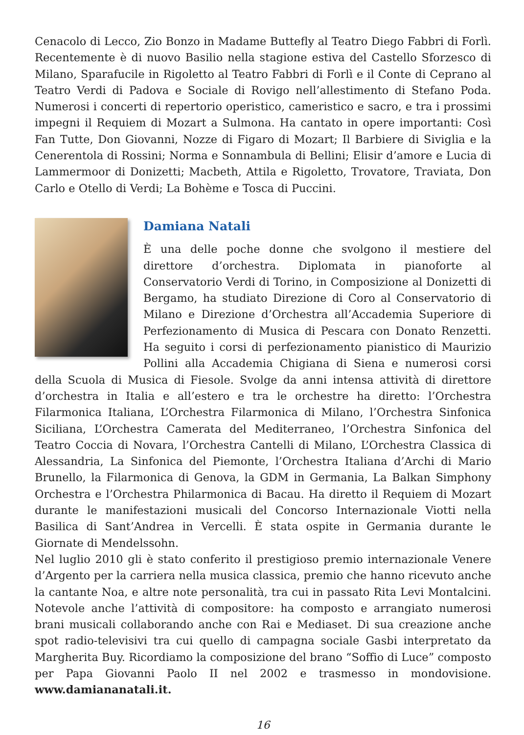Cenacolo di Lecco, Zio Bonzo in Madame Buttefly al Teatro Diego Fabbri di Forlì. Recentemente è di nuovo Basilio nella stagione estiva del Castello Sforzesco di Milano, Sparafucile in Rigoletto al Teatro Fabbri di Forlì e il Conte di Ceprano al Teatro Verdi di Padova e Sociale di Rovigo nell’allestimento di Stefano Poda. Numerosi i concerti di repertorio operistico, cameristico e sacro, e tra i prossimi impegni il Requiem di Mozart a Sulmona. Ha cantato in opere importanti: Così Fan Tutte, Don Giovanni, Nozze di Figaro di Mozart; Il Barbiere di Siviglia e la Cenerentola di Rossini; Norma e Sonnambula di Bellini; Elisir d’amore e Lucia di Lammermoor di Donizetti; Macbeth, Attila e Rigoletto, Trovatore, Traviata, Don Carlo e Otello di Verdi; La Bohème e Tosca di Puccini.
Damiana Natali
È una delle poche donne che svolgono il mestiere del direttore d’orchestra. Diplomata in pianoforte al Conservatorio Verdi di Torino, in Composizione al Donizetti di Bergamo, ha studiato Direzione di Coro al Conservatorio di Milano e Direzione d’Orchestra all’Accademia Superiore di Perfezionamento di Musica di Pescara con Donato Renzetti. Ha seguito i corsi di perfezionamento pianistico di Maurizio Pollini alla Accademia Chigiana di Siena e numerosi corsi della Scuola di Musica di Fiesole. Svolge da anni intensa attività di direttore d’orchestra in Italia e all’estero e tra le orchestre ha diretto: l’Orchestra Filarmonica Italiana, L’Orchestra Filarmonica di Milano, l’Orchestra Sinfonica Siciliana, L’Orchestra Camerata del Mediterraneo, l’Orchestra Sinfonica del Teatro Coccia di Novara, l’Orchestra Cantelli di Milano, L’Orchestra Classica di Alessandria, La Sinfonica del Piemonte, l’Orchestra Italiana d’Archi di Mario Brunello, la Filarmonica di Genova, la GDM in Germania, La Balkan Simphony Orchestra e l’Orchestra Philarmonica di Bacau. Ha diretto il Requiem di Mozart durante le manifestazioni musicali del Concorso Internazionale Viotti nella Basilica di Sant’Andrea in Vercelli. È stata ospite in Germania durante le Giornate di Mendelssohn.
Nel luglio 2010 gli è stato conferito il prestigioso premio internazionale Venere d’Argento per la carriera nella musica classica, premio che hanno ricevuto anche la cantante Noa, e altre note personalità, tra cui in passato Rita Levi Montalcini. Notevole anche l’attività di compositore: ha composto e arrangiato numerosi brani musicali collaborando anche con Rai e Mediaset. Di sua creazione anche spot radio-televisivi tra cui quello di campagna sociale Gasbi interpretato da Margherita Buy. Ricordiamo la composizione del brano “Soffio di Luce” composto per Papa Giovanni Paolo II nel 2002 e trasmesso in mondovisione. www.damiananatali.it.
16